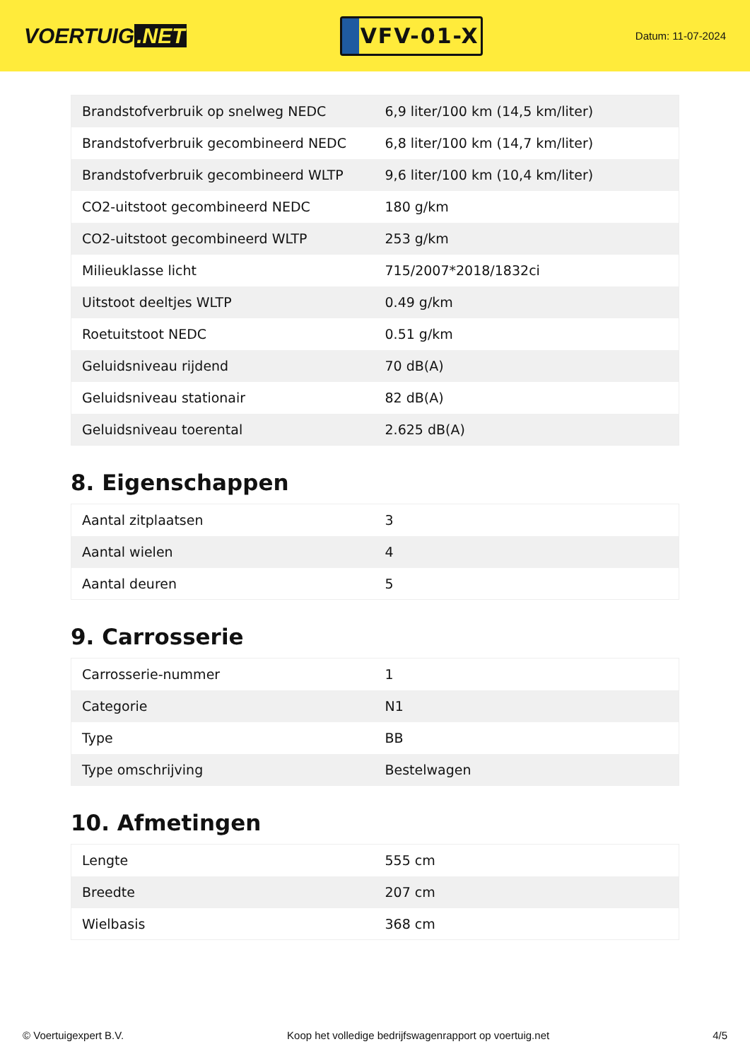VOERTUIG.NET
VFV-01-X
Datum: 11-07-2024
| Brandstofverbruik op snelweg NEDC | 6,9 liter/100 km (14,5 km/liter) |
| Brandstofverbruik gecombineerd NEDC | 6,8 liter/100 km (14,7 km/liter) |
| Brandstofverbruik gecombineerd WLTP | 9,6 liter/100 km (10,4 km/liter) |
| CO2-uitstoot gecombineerd NEDC | 180 g/km |
| CO2-uitstoot gecombineerd WLTP | 253 g/km |
| Milieuklasse licht | 715/2007*2018/1832ci |
| Uitstoot deeltjes WLTP | 0.49 g/km |
| Roetuitstoot NEDC | 0.51 g/km |
| Geluidsniveau rijdend | 70 dB(A) |
| Geluidsniveau stationair | 82 dB(A) |
| Geluidsniveau toerental | 2.625 dB(A) |
8. Eigenschappen
| Aantal zitplaatsen | 3 |
| Aantal wielen | 4 |
| Aantal deuren | 5 |
9. Carrosserie
| Carrosserie-nummer | 1 |
| Categorie | N1 |
| Type | BB |
| Type omschrijving | Bestelwagen |
10. Afmetingen
| Lengte | 555 cm |
| Breedte | 207 cm |
| Wielbasis | 368 cm |
© Voertuigexpert B.V. Koop het volledige bedrijfswagenrapport op voertuig.net 4/5